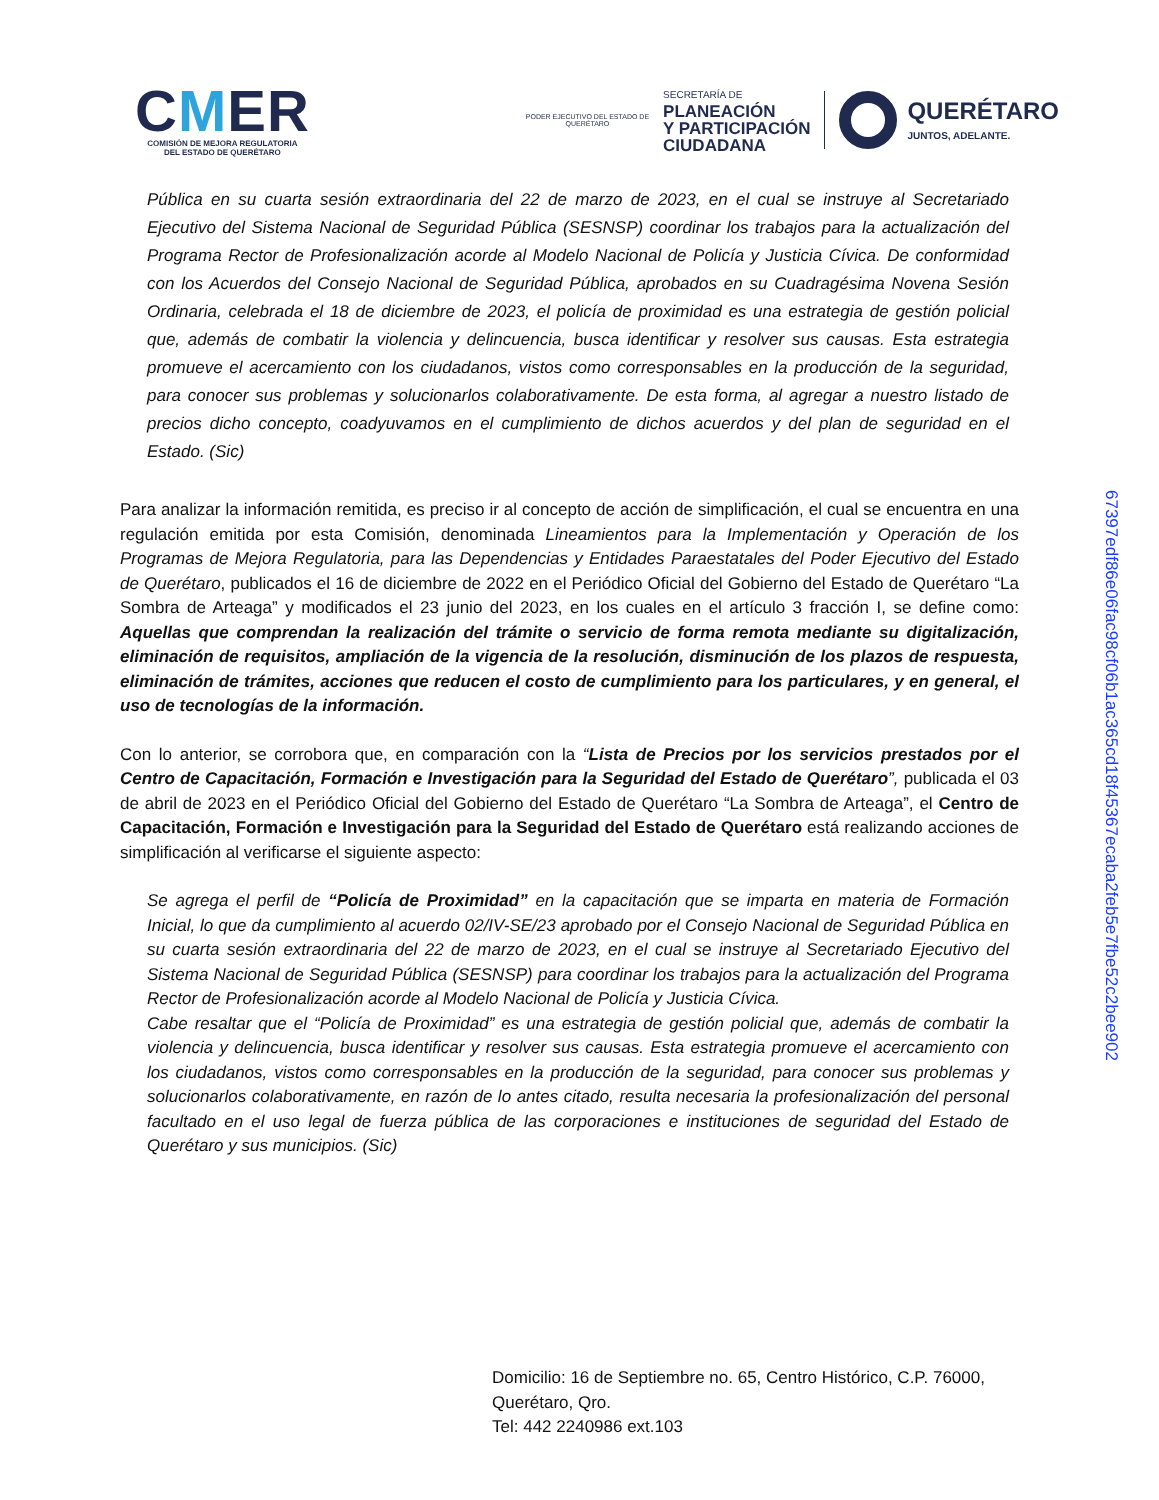CMER
COMISIÓN DE MEJORA REGULATORIA
DEL ESTADO DE QUERÉTARO
PODER EJECUTIVO DEL ESTADO DE
QUERÉTARO
SECRETARÍA DE
PLANEACIÓN
Y PARTICIPACIÓN
CIUDADANA
QUERÉTARO
JUNTOS, ADELANTE.
Pública en su cuarta sesión extraordinaria del 22 de marzo de 2023, en el cual se instruye al Secretariado Ejecutivo del Sistema Nacional de Seguridad Pública (SESNSP) coordinar los trabajos para la actualización del Programa Rector de Profesionalización acorde al Modelo Nacional de Policía y Justicia Cívica. De conformidad con los Acuerdos del Consejo Nacional de Seguridad Pública, aprobados en su Cuadragésima Novena Sesión Ordinaria, celebrada el 18 de diciembre de 2023, el policía de proximidad es una estrategia de gestión policial que, además de combatir la violencia y delincuencia, busca identificar y resolver sus causas. Esta estrategia promueve el acercamiento con los ciudadanos, vistos como corresponsables en la producción de la seguridad, para conocer sus problemas y solucionarlos colaborativamente. De esta forma, al agregar a nuestro listado de precios dicho concepto, coadyuvamos en el cumplimiento de dichos acuerdos y del plan de seguridad en el Estado. (Sic)
Para analizar la información remitida, es preciso ir al concepto de acción de simplificación, el cual se encuentra en una regulación emitida por esta Comisión, denominada Lineamientos para la Implementación y Operación de los Programas de Mejora Regulatoria, para las Dependencias y Entidades Paraestatales del Poder Ejecutivo del Estado de Querétaro, publicados el 16 de diciembre de 2022 en el Periódico Oficial del Gobierno del Estado de Querétaro “La Sombra de Arteaga” y modificados el 23 junio del 2023, en los cuales en el artículo 3 fracción I, se define como: Aquellas que comprendan la realización del trámite o servicio de forma remota mediante su digitalización, eliminación de requisitos, ampliación de la vigencia de la resolución, disminución de los plazos de respuesta, eliminación de trámites, acciones que reducen el costo de cumplimiento para los particulares, y en general, el uso de tecnologías de la información.
Con lo anterior, se corrobora que, en comparación con la “Lista de Precios por los servicios prestados por el Centro de Capacitación, Formación e Investigación para la Seguridad del Estado de Querétaro”, publicada el 03 de abril de 2023 en el Periódico Oficial del Gobierno del Estado de Querétaro “La Sombra de Arteaga”, el Centro de Capacitación, Formación e Investigación para la Seguridad del Estado de Querétaro está realizando acciones de simplificación al verificarse el siguiente aspecto:
Se agrega el perfil de “Policía de Proximidad” en la capacitación que se imparta en materia de Formación Inicial, lo que da cumplimiento al acuerdo 02/IV-SE/23 aprobado por el Consejo Nacional de Seguridad Pública en su cuarta sesión extraordinaria del 22 de marzo de 2023, en el cual se instruye al Secretariado Ejecutivo del Sistema Nacional de Seguridad Pública (SESNSP) para coordinar los trabajos para la actualización del Programa Rector de Profesionalización acorde al Modelo Nacional de Policía y Justicia Cívica.
Cabe resaltar que el “Policía de Proximidad” es una estrategia de gestión policial que, además de combatir la violencia y delincuencia, busca identificar y resolver sus causas. Esta estrategia promueve el acercamiento con los ciudadanos, vistos como corresponsables en la producción de la seguridad, para conocer sus problemas y solucionarlos colaborativamente, en razón de lo antes citado, resulta necesaria la profesionalización del personal facultado en el uso legal de fuerza pública de las corporaciones e instituciones de seguridad del Estado de Querétaro y sus municipios. (Sic)
67397edf86e06fac98cf06b1ac365cd18f45367ecaba2feb5e7fbe52c2bee902
Domicilio: 16 de Septiembre no. 65, Centro Histórico, C.P. 76000,
Querétaro, Qro.
Tel: 442 2240986 ext.103